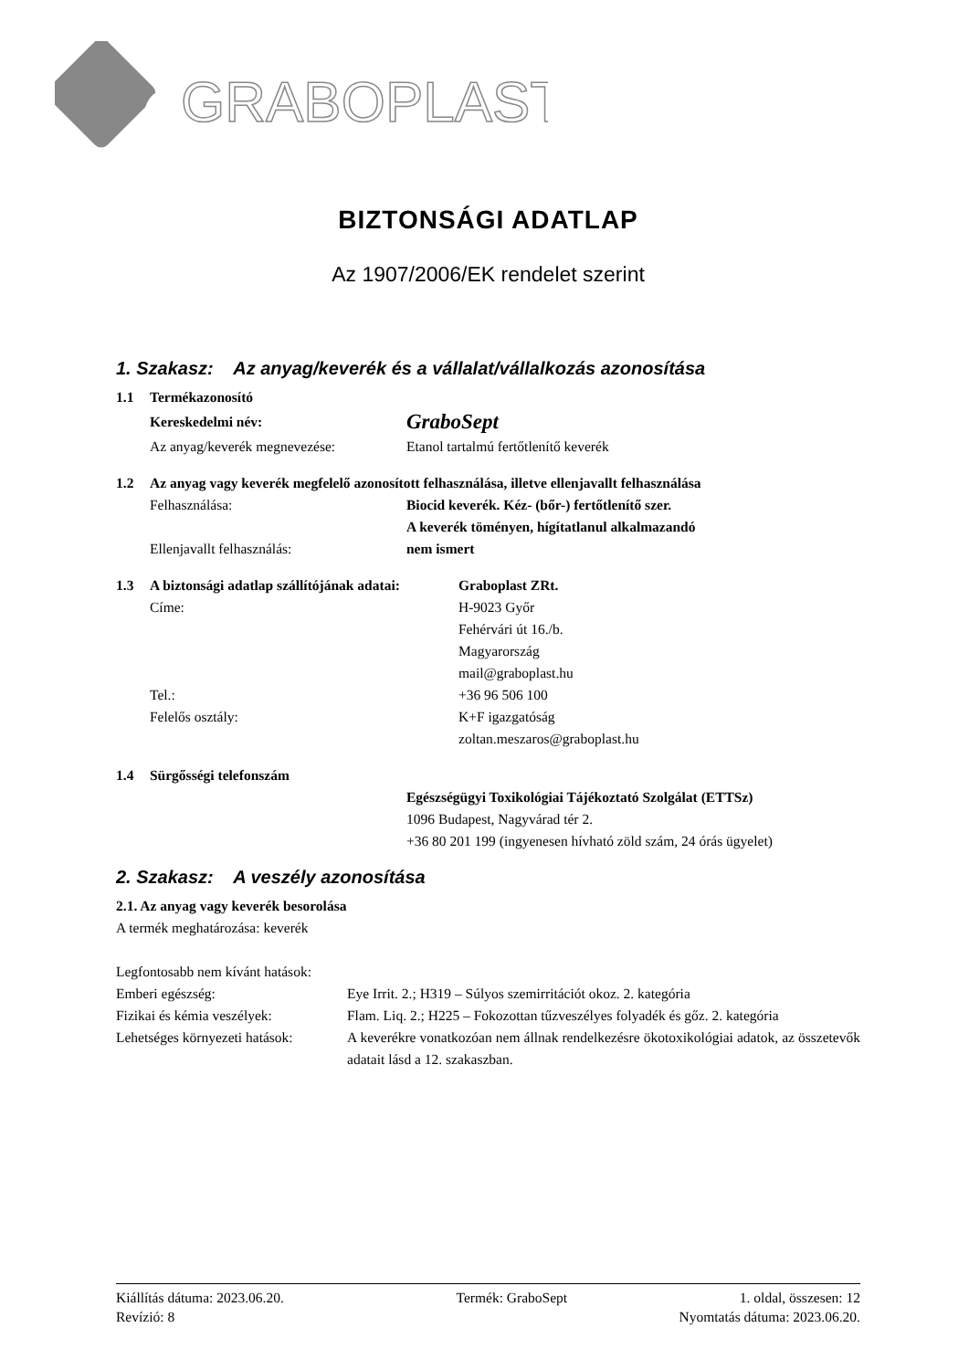g
GRABOPLAST
BIZTONSÁGI ADATLAP
Az 1907/2006/EK rendelet szerint
1. Szakasz: Az anyag/keverék és a vállalat/vállalkozás azonosítása
1.1 Termékazonosító
Kereskedelmi név: GraboSept
Az anyag/keverék megnevezése: Etanol tartalmú fertőtlenítő keverék
1.2 Az anyag vagy keverék megfelelő azonosított felhasználása, illetve ellenjavallt felhasználása
Felhasználása: Biocid keverék. Kéz- (bőr-) fertőtlenítő szer.
A keverék töményen, hígítatlanul alkalmazandó
Ellenjavallt felhasználás: nem ismert
1.3 A biztonsági adatlap szállítójának adatai: Graboplast ZRt.
Címe: H-9023 Győr
Fehérvári út 16./b.
Magyarország
mail@graboplast.hu
Tel.: +36 96 506 100
Felelős osztály: K+F igazgatóság
zoltan.meszaros@graboplast.hu
1.4 Sürgősségi telefonszám
Egészségügyi Toxikológiai Tájékoztató Szolgálat (ETTSz)
1096 Budapest, Nagyvárad tér 2.
+36 80 201 199 (ingyenesen hívható zöld szám, 24 órás ügyelet)
2. Szakasz: A veszély azonosítása
2.1. Az anyag vagy keverék besorolása
A termék meghatározása: keverék
Legfontosabb nem kívánt hatások:
Emberi egészség: Eye Irrit. 2.; H319 – Súlyos szemirritációt okoz. 2. kategória
Fizikai és kémia veszélyek: Flam. Liq. 2.; H225 – Fokozottan tűzveszélyes folyadék és gőz. 2. kategória
Lehetséges környezeti hatások: A keverékre vonatkozóan nem állnak rendelkezésre ökotoxikológiai adatok, az összetevők adatait lásd a 12. szakaszban.
Kiállítás dátuma: 2023.06.20. Termék: GraboSept 1. oldal, összesen: 12
Revízió: 8 Nyomtatás dátuma: 2023.06.20.